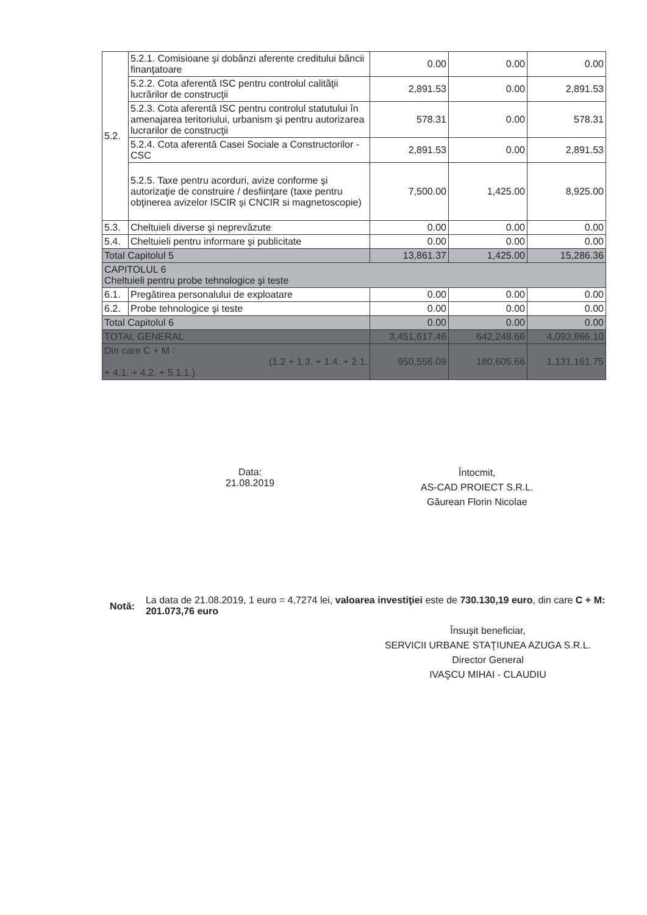| 5.2. | 5.2.1. Comisioane şi dobânzi aferente creditului băncii finanţatoare | 0.00 | 0.00 | 0.00 |
| | 5.2.2. Cota aferentă ISC pentru controlul calităţii lucrărilor de construcţii | 2,891.53 | 0.00 | 2,891.53 |
| | 5.2.3. Cota aferentă ISC pentru controlul statutului în amenajarea teritoriului, urbanism şi pentru autorizarea lucrarilor de construcţii | 578.31 | 0.00 | 578.31 |
| | 5.2.4. Cota aferentă Casei Sociale a Constructorilor - CSC | 2,891.53 | 0.00 | 2,891.53 |
| | 5.2.5. Taxe pentru acorduri, avize conforme şi autorizaţie de construire / desfiinţare (taxe pentru obţinerea avizelor ISCIR și CNCIR si magnetoscopie) | 7,500.00 | 1,425.00 | 8,925.00 |
| 5.3. | Cheltuieli diverse şi neprevăzute | 0.00 | 0.00 | 0.00 |
| 5.4. | Cheltuieli pentru informare şi publicitate | 0.00 | 0.00 | 0.00 |
| Total Capitolul 5 | | 13,861.37 | 1,425.00 | 15,286.36 |
| CAPITOLUL 6 Cheltuieli pentru probe tehnologice şi teste | | | | |
| 6.1. | Pregătirea personalului de exploatare | 0.00 | 0.00 | 0.00 |
| 6.2. | Probe tehnologice şi teste | 0.00 | 0.00 | 0.00 |
| Total Capitolul 6 | | 0.00 | 0.00 | 0.00 |
| TOTAL GENERAL | | 3,451,617.46 | 642,248.66 | 4,093,866.10 |
| Din care C + M : (1.2 + 1.3. + 1.4. + 2.1. + 4.1. + 4.2. + 5.1.1.) | | 950,556.09 | 180,605.66 | 1,131,161.75 |
Data:
21.08.2019
Întocmit,
AS-CAD PROIECT S.R.L.
Găurean Florin Nicolae
Notă:
La data de 21.08.2019, 1 euro = 4,7274 lei, valoarea investiţiei este de 730.130,19 euro, din care C + M: 201.073,76 euro
Însuşit beneficiar,
SERVICII URBANE STAŢIUNEA AZUGA S.R.L.
Director General
IVAŞCU MIHAI - CLAUDIU